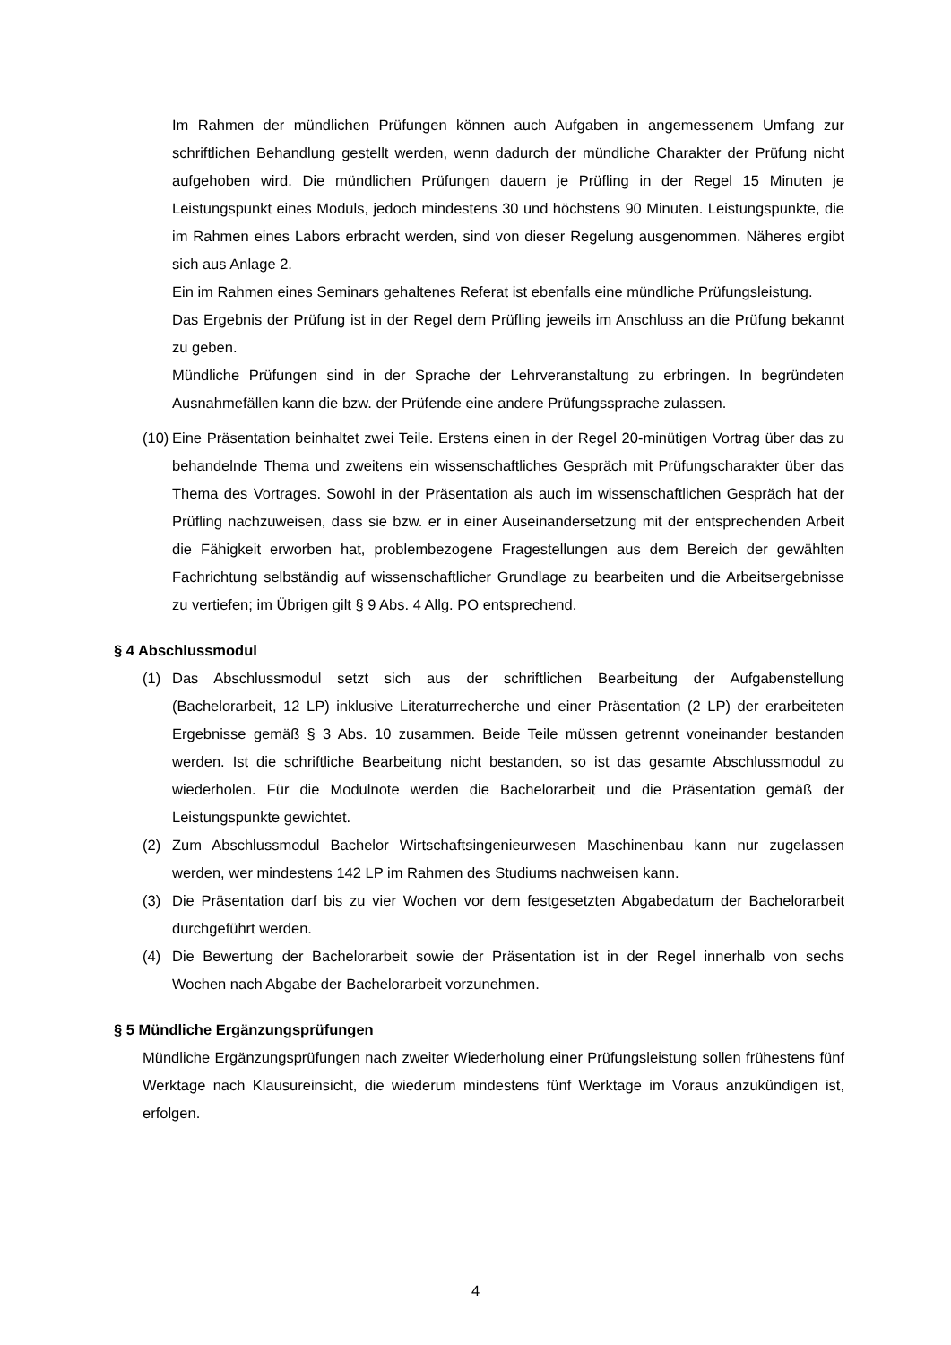Im Rahmen der mündlichen Prüfungen können auch Aufgaben in angemessenem Umfang zur schriftlichen Behandlung gestellt werden, wenn dadurch der mündliche Charakter der Prüfung nicht aufgehoben wird. Die mündlichen Prüfungen dauern je Prüfling in der Regel 15 Minuten je Leistungspunkt eines Moduls, jedoch mindestens 30 und höchstens 90 Minuten. Leistungspunkte, die im Rahmen eines Labors erbracht werden, sind von dieser Regelung ausgenommen. Näheres ergibt sich aus Anlage 2.
Ein im Rahmen eines Seminars gehaltenes Referat ist ebenfalls eine mündliche Prüfungsleistung.
Das Ergebnis der Prüfung ist in der Regel dem Prüfling jeweils im Anschluss an die Prüfung bekannt zu geben.
Mündliche Prüfungen sind in der Sprache der Lehrveranstaltung zu erbringen. In begründeten Ausnahmefällen kann die bzw. der Prüfende eine andere Prüfungssprache zulassen.
(10)
Eine Präsentation beinhaltet zwei Teile. Erstens einen in der Regel 20-minütigen Vortrag über das zu behandelnde Thema und zweitens ein wissenschaftliches Gespräch mit Prüfungscharakter über das Thema des Vortrages. Sowohl in der Präsentation als auch im wissenschaftlichen Gespräch hat der Prüfling nachzuweisen, dass sie bzw. er in einer Auseinandersetzung mit der entsprechenden Arbeit die Fähigkeit erworben hat, problembezogene Fragestellungen aus dem Bereich der gewählten Fachrichtung selbständig auf wissenschaftlicher Grundlage zu bearbeiten und die Arbeitsergebnisse zu vertiefen; im Übrigen gilt § 9 Abs. 4 Allg. PO entsprechend.
§ 4 Abschlussmodul
(1) Das Abschlussmodul setzt sich aus der schriftlichen Bearbeitung der Aufgabenstellung (Bachelorarbeit, 12 LP) inklusive Literaturrecherche und einer Präsentation (2 LP) der erarbeiteten Ergebnisse gemäß § 3 Abs. 10 zusammen. Beide Teile müssen getrennt voneinander bestanden werden. Ist die schriftliche Bearbeitung nicht bestanden, so ist das gesamte Abschlussmodul zu wiederholen. Für die Modulnote werden die Bachelorarbeit und die Präsentation gemäß der Leistungspunkte gewichtet.
(2) Zum Abschlussmodul Bachelor Wirtschaftsingenieurwesen Maschinenbau kann nur zugelassen werden, wer mindestens 142 LP im Rahmen des Studiums nachweisen kann.
(3) Die Präsentation darf bis zu vier Wochen vor dem festgesetzten Abgabedatum der Bachelorarbeit durchgeführt werden.
(4) Die Bewertung der Bachelorarbeit sowie der Präsentation ist in der Regel innerhalb von sechs Wochen nach Abgabe der Bachelorarbeit vorzunehmen.
§ 5 Mündliche Ergänzungsprüfungen
Mündliche Ergänzungsprüfungen nach zweiter Wiederholung einer Prüfungsleistung sollen frühestens fünf Werktage nach Klausureinsicht, die wiederum mindestens fünf Werktage im Voraus anzukündigen ist, erfolgen.
4